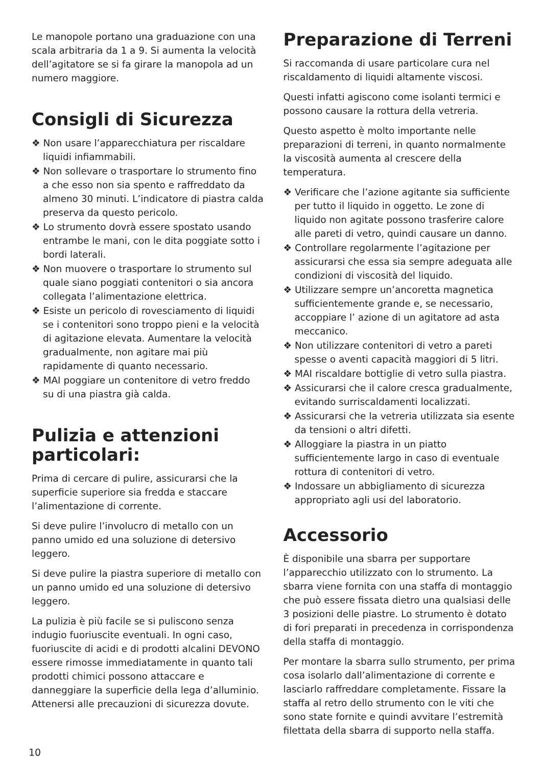Le manopole portano una graduazione con una scala arbitraria da 1 a 9. Si aumenta la velocità dell’agitatore se si fa girare la manopola ad un numero maggiore.
Consigli di Sicurezza
❖ Non usare l’apparecchiatura per riscaldare liquidi infiammabili.
❖ Non sollevare o trasportare lo strumento fino a che esso non sia spento e raffreddato da almeno 30 minuti. L’indicatore di piastra calda preserva da questo pericolo.
❖ Lo strumento dovrà essere spostato usando entrambe le mani, con le dita poggiate sotto i bordi laterali.
❖ Non muovere o trasportare lo strumento sul quale siano poggiati contenitori o sia ancora collegata l’alimentazione elettrica.
❖ Esiste un pericolo di rovesciamento di liquidi se i contenitori sono troppo pieni e la velocità di agitazione elevata. Aumentare la velocità gradualmente, non agitare mai più rapidamente di quanto necessario.
❖ MAI poggiare un contenitore di vetro freddo su di una piastra già calda.
Pulizia e attenzioni particolari:
Prima di cercare di pulire, assicurarsi che la superficie superiore sia fredda e staccare l’alimentazione di corrente.
Si deve pulire l’involucro di metallo con un panno umido ed una soluzione di detersivo leggero.
Si deve pulire la piastra superiore di metallo con un panno umido ed una soluzione di detersivo leggero.
La pulizia è più facile se si puliscono senza indugio fuoriuscite eventuali. In ogni caso, fuoriuscite di acidi e di prodotti alcalini DEVONO essere rimosse immediatamente in quanto tali prodotti chimici possono attaccare e danneggiare la superficie della lega d’alluminio. Attenersi alle precauzioni di sicurezza dovute.
Preparazione di Terreni
Si raccomanda di usare particolare cura nel riscaldamento di liquidi altamente viscosi.
Questi infatti agiscono come isolanti termici e possono causare la rottura della vetreria.
Questo aspetto è molto importante nelle preparazioni di terreni, in quanto normalmente la viscosità aumenta al crescere della temperatura.
❖ Verificare che l’azione agitante sia sufficiente per tutto il liquido in oggetto. Le zone di liquido non agitate possono trasferire calore alle pareti di vetro, quindi causare un danno.
❖ Controllare regolarmente l’agitazione per assicurarsi che essa sia sempre adeguata alle condizioni di viscosità del liquido.
❖ Utilizzare sempre un’ancoretta magnetica sufficientemente grande e, se necessario, accoppiare l’ azione di un agitatore ad asta meccanico.
❖ Non utilizzare contenitori di vetro a pareti spesse o aventi capacità maggiori di 5 litri.
❖ MAI riscaldare bottiglie di vetro sulla piastra.
❖ Assicurarsi che il calore cresca gradualmente, evitando surriscaldamenti localizzati.
❖ Assicurarsi che la vetreria utilizzata sia esente da tensioni o altri difetti.
❖ Alloggiare la piastra in un piatto sufficientemente largo in caso di eventuale rottura di contenitori di vetro.
❖ Indossare un abbigliamento di sicurezza appropriato agli usi del laboratorio.
Accessorio
È disponibile una sbarra per supportare l’apparecchio utilizzato con lo strumento. La sbarra viene fornita con una staffa di montaggio che può essere fissata dietro una qualsiasi delle 3 posizioni delle piastre. Lo strumento è dotato di fori preparati in precedenza in corrispondenza della staffa di montaggio.
Per montare la sbarra sullo strumento, per prima cosa isolarlo dall’alimentazione di corrente e lasciarlo raffreddare completamente. Fissare la staffa al retro dello strumento con le viti che sono state fornite e quindi avvitare l’estremità filettata della sbarra di supporto nella staffa.
10